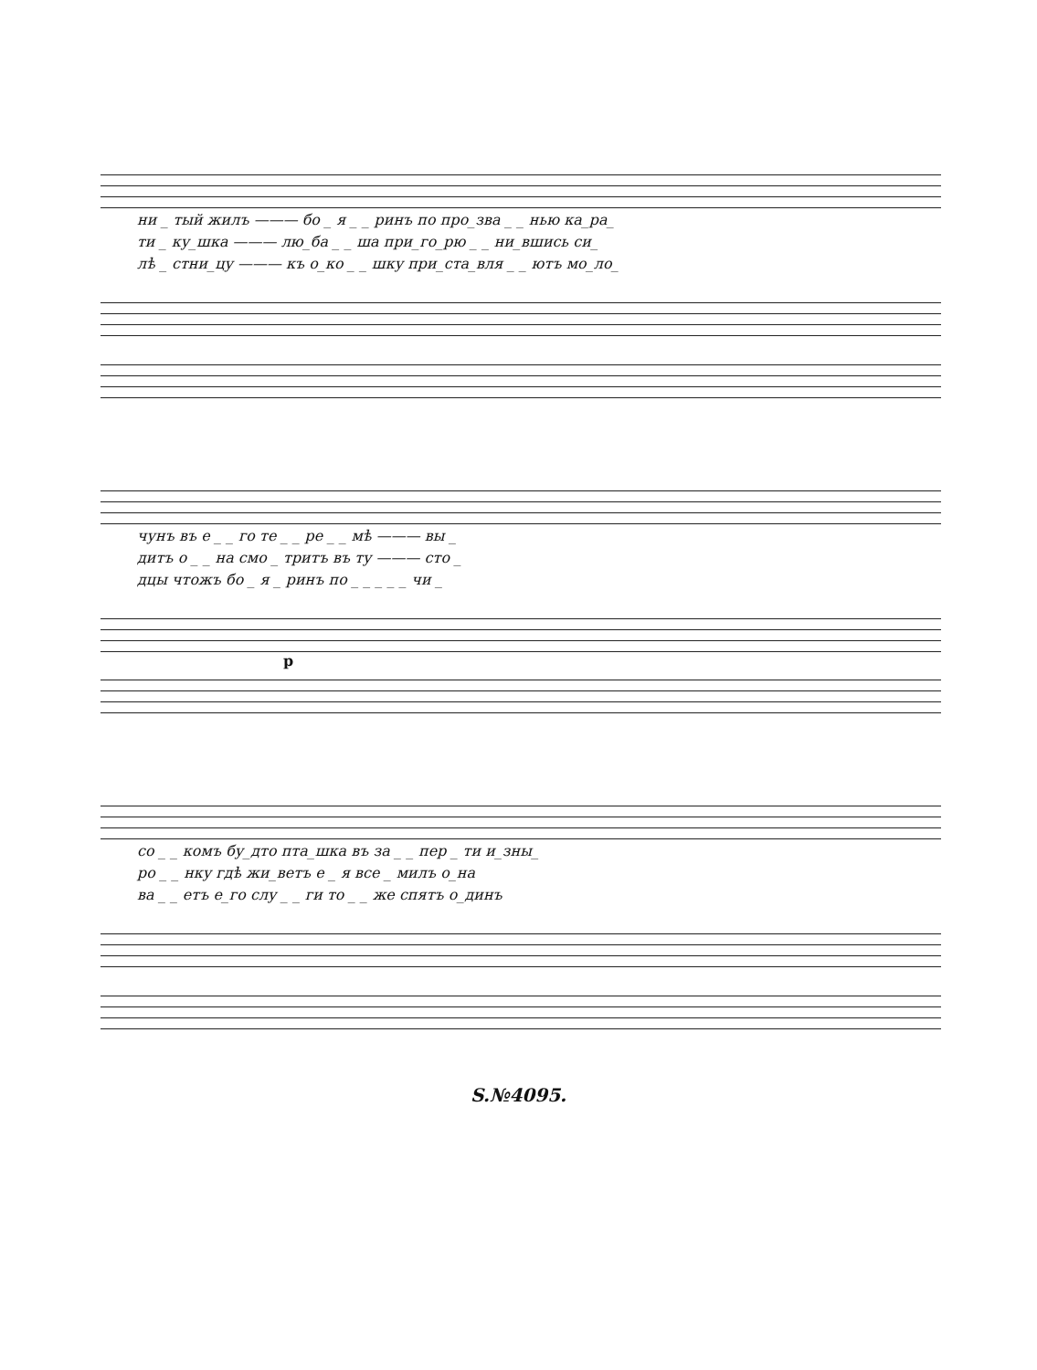ни _ тый жилъ ——— бо _ я _ _ ринъ по про_зва _ _ нью ка_ра_
ти _ ку_шка ——— лю_ба _ _ ша при_го_рю _ _ ни_вшись си_
лѣ _ стни_цу ——— къ о_ко _ _ шку при_ста_вля _ _ ютъ мо_ло_
чунъ въ е _ _ го те _ _ ре _ _ мѣ ——— вы _
дитъ о _ _ на смо _ тритъ въ ту ——— сто _
дцы чтожъ бо _ я _ ринъ по _ _ _ _ _ чи _
p
со _ _ комъ бу_дто пта_шка въ за _ _ пер _ ти и_зны_
ро _ _ нку гдѣ жи_ветъ е _ я все _ милъ о_на
ва _ _ етъ е_го слу _ _ ги то _ _ же спятъ о_динъ
S.№4095.